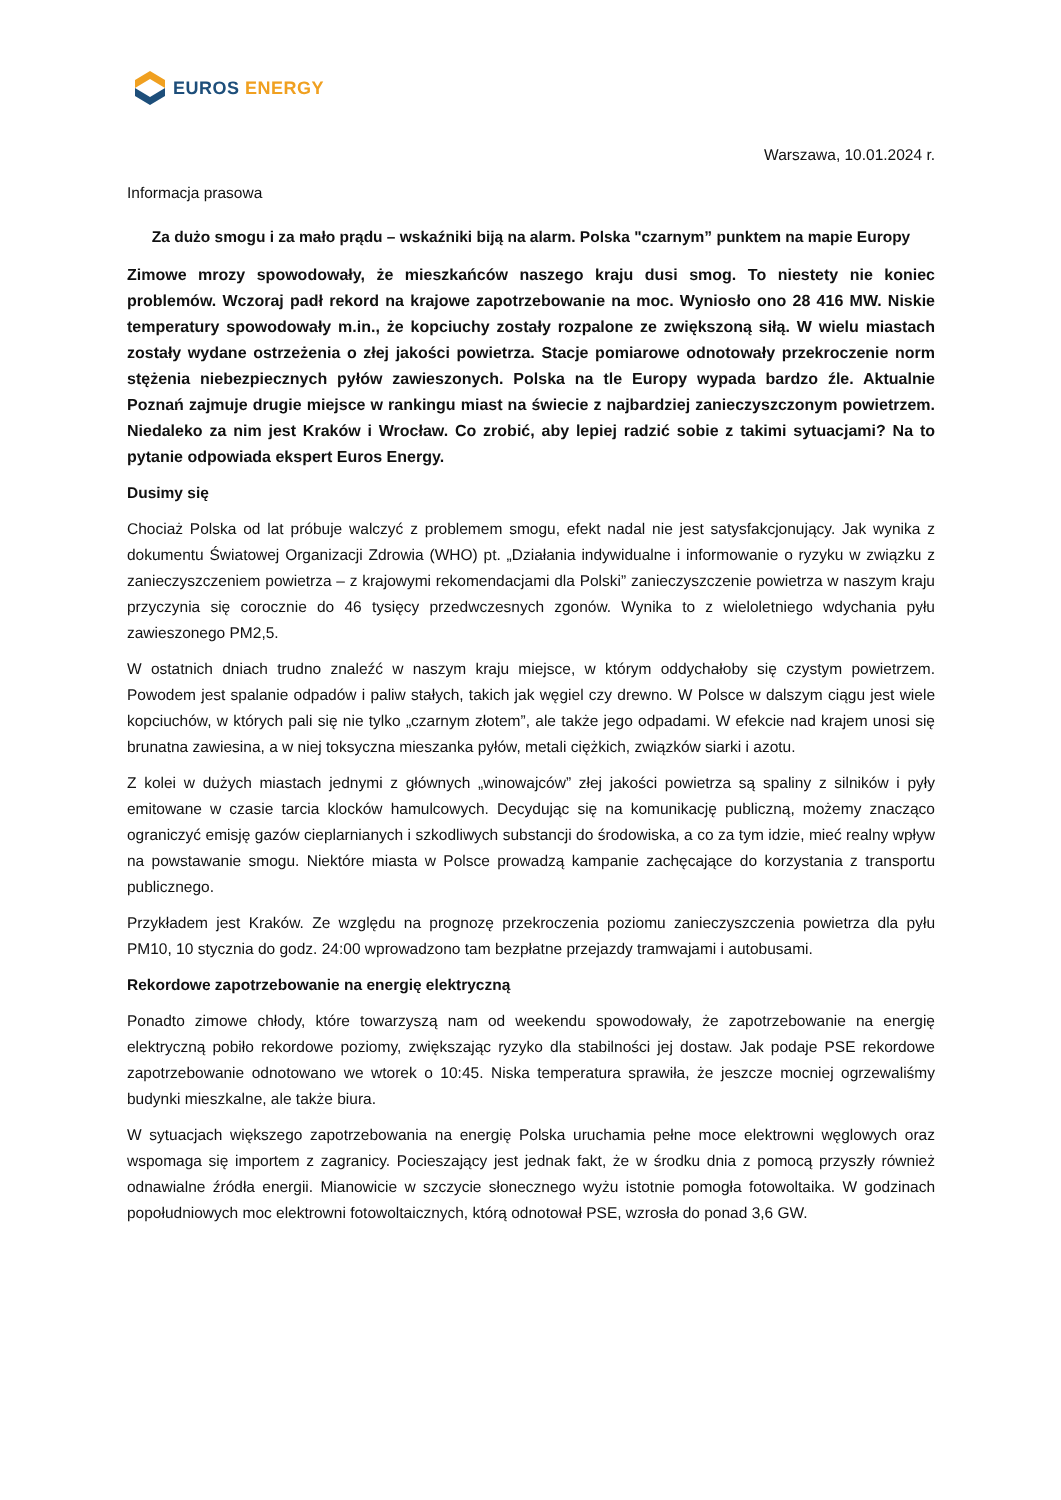EUROS ENERGY
Warszawa, 10.01.2024 r.
Informacja prasowa
Za dużo smogu i za mało prądu – wskaźniki biją na alarm. Polska "czarnym” punktem na mapie Europy
Zimowe mrozy spowodowały, że mieszkańców naszego kraju dusi smog. To niestety nie koniec problemów. Wczoraj padł rekord na krajowe zapotrzebowanie na moc. Wyniosło ono 28 416 MW. Niskie temperatury spowodowały m.in., że kopciuchy zostały rozpalone ze zwiększoną siłą. W wielu miastach zostały wydane ostrzeżenia o złej jakości powietrza. Stacje pomiarowe odnotowały przekroczenie norm stężenia niebezpiecznych pyłów zawieszonych. Polska na tle Europy wypada bardzo źle. Aktualnie Poznań zajmuje drugie miejsce w rankingu miast na świecie z najbardziej zanieczyszczonym powietrzem. Niedaleko za nim jest Kraków i Wrocław. Co zrobić, aby lepiej radzić sobie z takimi sytuacjami? Na to pytanie odpowiada ekspert Euros Energy.
Dusimy się
Chociaż Polska od lat próbuje walczyć z problemem smogu, efekt nadal nie jest satysfakcjonujący. Jak wynika z dokumentu Światowej Organizacji Zdrowia (WHO) pt. „Działania indywidualne i informowanie o ryzyku w związku z zanieczyszczeniem powietrza – z krajowymi rekomendacjami dla Polski” zanieczyszczenie powietrza w naszym kraju przyczynia się corocznie do 46 tysięcy przedwczesnych zgonów. Wynika to z wieloletniego wdychania pyłu zawieszonego PM2,5.
W ostatnich dniach trudno znaleźć w naszym kraju miejsce, w którym oddychałoby się czystym powietrzem. Powodem jest spalanie odpadów i paliw stałych, takich jak węgiel czy drewno. W Polsce w dalszym ciągu jest wiele kopciuchów, w których pali się nie tylko „czarnym złotem”, ale także jego odpadami. W efekcie nad krajem unosi się brunatna zawiesina, a w niej toksyczna mieszanka pyłów, metali ciężkich, związków siarki i azotu.
Z kolei w dużych miastach jednymi z głównych „winowajców” złej jakości powietrza są spaliny z silników i pyły emitowane w czasie tarcia klocków hamulcowych. Decydując się na komunikację publiczną, możemy znacząco ograniczyć emisję gazów cieplarnianych i szkodliwych substancji do środowiska, a co za tym idzie, mieć realny wpływ na powstawanie smogu. Niektóre miasta w Polsce prowadzą kampanie zachęcające do korzystania z transportu publicznego.
Przykładem jest Kraków. Ze względu na prognozę przekroczenia poziomu zanieczyszczenia powietrza dla pyłu PM10, 10 stycznia do godz. 24:00 wprowadzono tam bezpłatne przejazdy tramwajami i autobusami.
Rekordowe zapotrzebowanie na energię elektryczną
Ponadto zimowe chłody, które towarzyszą nam od weekendu spowodowały, że zapotrzebowanie na energię elektryczną pobiło rekordowe poziomy, zwiększając ryzyko dla stabilności jej dostaw. Jak podaje PSE rekordowe zapotrzebowanie odnotowano we wtorek o 10:45. Niska temperatura sprawiła, że jeszcze mocniej ogrzewaliśmy budynki mieszkalne, ale także biura.
W sytuacjach większego zapotrzebowania na energię Polska uruchamia pełne moce elektrowni węglowych oraz wspomaga się importem z zagranicy. Pocieszający jest jednak fakt, że w środku dnia z pomocą przyszły również odnawialne źródła energii. Mianowicie w szczycie słonecznego wyżu istotnie pomogła fotowoltaika. W godzinach popołudniowych moc elektrowni fotowoltaicznych, którą odnotował PSE, wzrosła do ponad 3,6 GW.